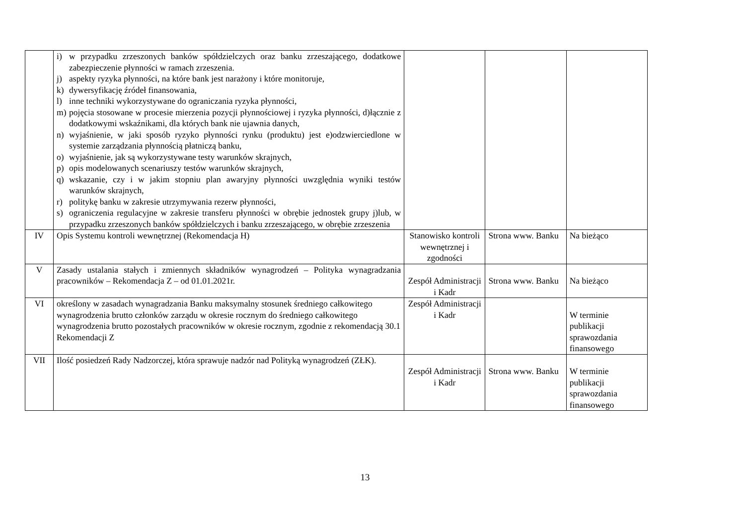| | i) w przypadku zrzeszonych banków spółdzielczych oraz banku zrzeszającego, dodatkowe zabezpieczenie płynności w ramach zrzeszenia. j) aspekty ryzyka płynności, na które bank jest narażony i które monitoruje, k) dywersyfikację źródeł finansowania, l) inne techniki wykorzystywane do ograniczania ryzyka płynności, m) pojęcia stosowane w procesie mierzenia pozycji płynnościowej i ryzyka płynności, d)łącznie z dodatkowymi wskaźnikami, dla których bank nie ujawnia danych, n) wyjaśnienie, w jaki sposób ryzyko płynności rynku (produktu) jest e)odzwierciedlone w systemie zarządzania płynnością płatniczą banku, o) wyjaśnienie, jak są wykorzystywane testy warunków skrajnych, p) opis modelowanych scenariuszy testów warunków skrajnych, q) wskazanie, czy i w jakim stopniu plan awaryjny płynności uwzględnia wyniki testów warunków skrajnych, r) politykę banku w zakresie utrzymywania rezerw płynności, s) ograniczenia regulacyjne w zakresie transferu płynności w obrębie jednostek grupy j)lub, w przypadku zrzeszonych banków spółdzielczych i banku zrzeszającego, w obrębie zrzeszenia | | | |
| IV | Opis Systemu kontroli wewnętrznej (Rekomendacja H) | Stanowisko kontroli wewnętrznej i zgodności | Strona www. Banku | Na bieżąco |
| V | Zasady ustalania stałych i zmiennych składników wynagrodzeń – Polityka wynagradzania pracowników – Rekomendacja Z – od 01.01.2021r. | Zespół Administracji i Kadr | Strona www. Banku | Na bieżąco |
| VI | określony w zasadach wynagradzania Banku maksymalny stosunek średniego całkowitego wynagrodzenia brutto członków zarządu w okresie rocznym do średniego całkowitego wynagrodzenia brutto pozostałych pracowników w okresie rocznym, zgodnie z rekomendacją 30.1 Rekomendacji Z | Zespół Administracji i Kadr | | W terminie publikacji sprawozdania finansowego |
| VII | Ilość posiedzeń Rady Nadzorczej, która sprawuje nadzór nad Polityką wynagrodzeń (ZŁK). | Zespół Administracji i Kadr | Strona www. Banku | W terminie publikacji sprawozdania finansowego |
13